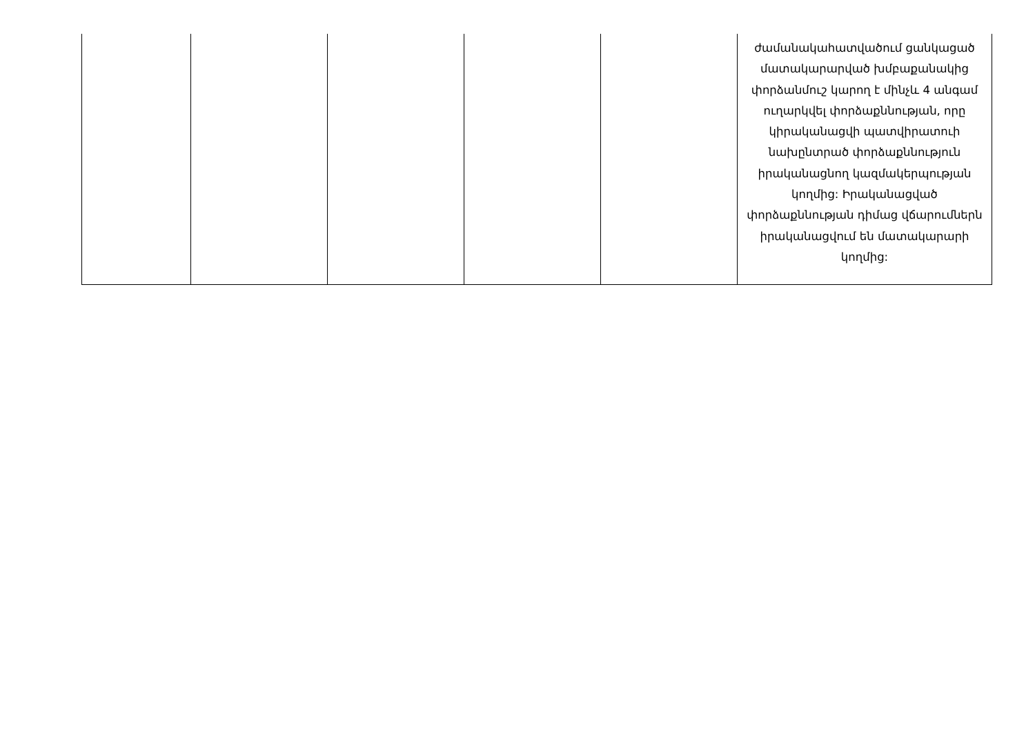| | | | | | ժամանակահատվածում ցանկացած մատակարարված խմբաքանակից փորձանմուշ կարող է մինչև 4 անգամ ուղարկվել փորձաքննության, որը կիրականացվի պատվիրատուի նախընտրած փորձաքննություն իրականացնող կազմակերպության կողմից: Իրականացված փորձաքննության դիմաց վճարումներն իրականացվում են մատակարարի կողմից: |